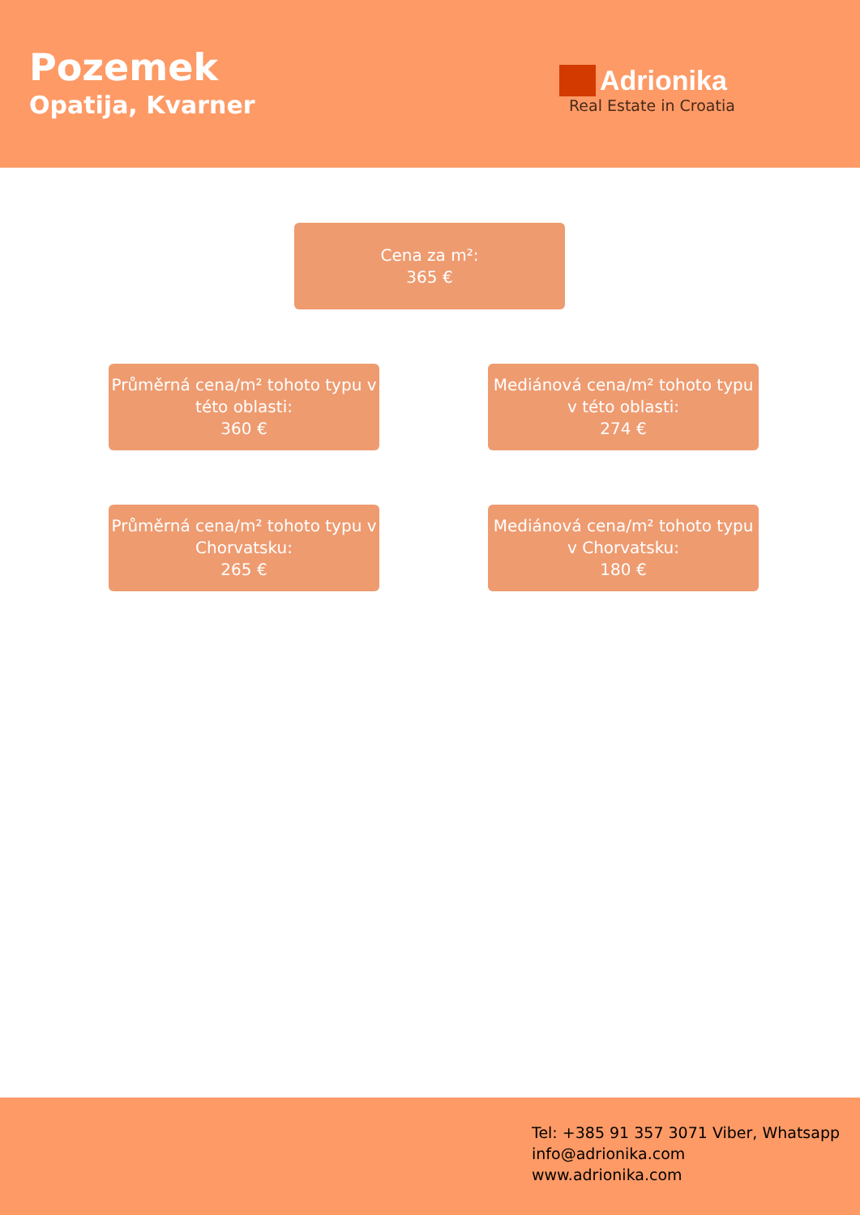Pozemek
Opatija, Kvarner
Adrionika
Real Estate in Croatia
Cena za m²:
365 €
Průměrná cena/m² tohoto typu v této oblasti:
360 €
Mediánová cena/m² tohoto typu v této oblasti:
274 €
Průměrná cena/m² tohoto typu v Chorvatsku:
265 €
Mediánová cena/m² tohoto typu v Chorvatsku:
180 €
Tel: +385 91 357 3071 Viber, Whatsapp
info@adrionika.com
www.adrionika.com